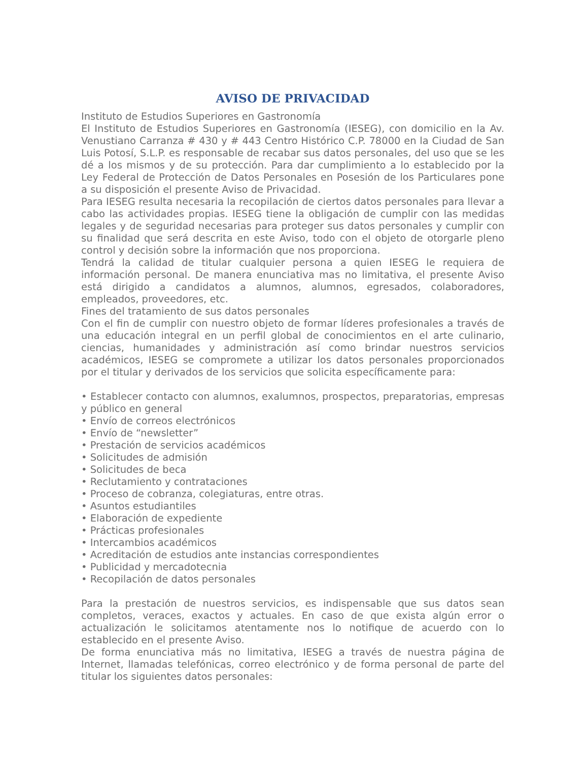AVISO DE PRIVACIDAD
Instituto de Estudios Superiores en Gastronomía
El Instituto de Estudios Superiores en Gastronomía (IESEG), con domicilio en la Av. Venustiano Carranza # 430 y # 443 Centro Histórico C.P. 78000 en la Ciudad de San Luis Potosí, S.L.P. es responsable de recabar sus datos personales, del uso que se les dé a los mismos y de su protección. Para dar cumplimiento a lo establecido por la Ley Federal de Protección de Datos Personales en Posesión de los Particulares pone a su disposición el presente Aviso de Privacidad.
Para IESEG resulta necesaria la recopilación de ciertos datos personales para llevar a cabo las actividades propias. IESEG tiene la obligación de cumplir con las medidas legales y de seguridad necesarias para proteger sus datos personales y cumplir con su finalidad que será descrita en este Aviso, todo con el objeto de otorgarle pleno control y decisión sobre la información que nos proporciona.
Tendrá la calidad de titular cualquier persona a quien IESEG le requiera de información personal. De manera enunciativa mas no limitativa, el presente Aviso está dirigido a candidatos a alumnos, alumnos, egresados, colaboradores, empleados, proveedores, etc.
Fines del tratamiento de sus datos personales
Con el fin de cumplir con nuestro objeto de formar líderes profesionales a través de una educación integral en un perfil global de conocimientos en el arte culinario, ciencias, humanidades y administración así como brindar nuestros servicios académicos, IESEG se compromete a utilizar los datos personales proporcionados por el titular y derivados de los servicios que solicita específicamente para:
• Establecer contacto con alumnos, exalumnos, prospectos, preparatorias, empresas y público en general
• Envío de correos electrónicos
• Envío de “newsletter”
• Prestación de servicios académicos
• Solicitudes de admisión
• Solicitudes de beca
• Reclutamiento y contrataciones
• Proceso de cobranza, colegiaturas, entre otras.
• Asuntos estudiantiles
• Elaboración de expediente
• Prácticas profesionales
• Intercambios académicos
• Acreditación de estudios ante instancias correspondientes
• Publicidad y mercadotecnia
• Recopilación de datos personales
Para la prestación de nuestros servicios, es indispensable que sus datos sean completos, veraces, exactos y actuales. En caso de que exista algún error o actualización le solicitamos atentamente nos lo notifique de acuerdo con lo establecido en el presente Aviso.
De forma enunciativa más no limitativa, IESEG a través de nuestra página de Internet, llamadas telefónicas, correo electrónico y de forma personal de parte del titular los siguientes datos personales: